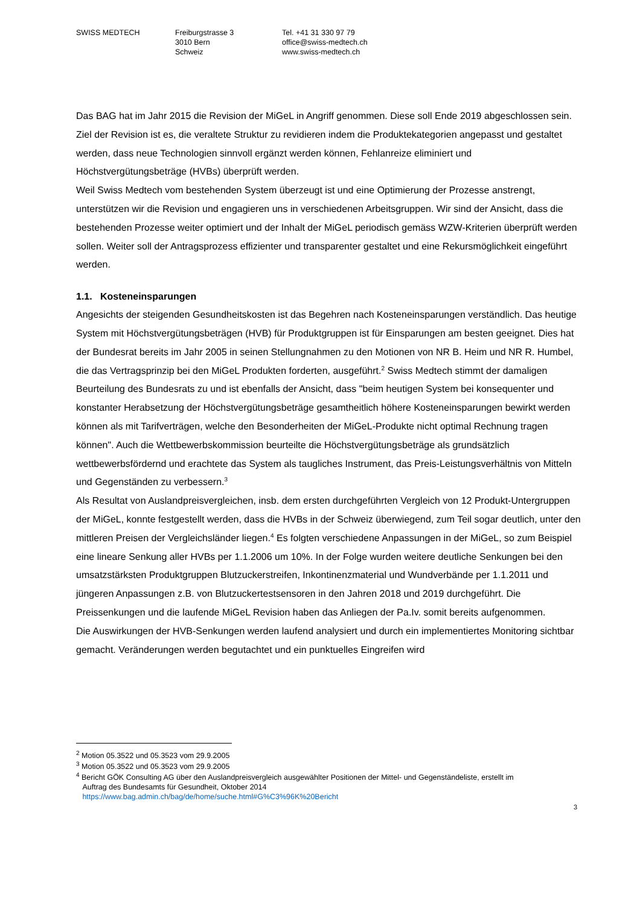SWISS MEDTECH Freiburgstrasse 3
3010 Bern
Schweiz
Tel. +41 31 330 97 79
office@swiss-medtech.ch
www.swiss-medtech.ch
Das BAG hat im Jahr 2015 die Revision der MiGeL in Angriff genommen. Diese soll Ende 2019 abgeschlossen sein. Ziel der Revision ist es, die veraltete Struktur zu revidieren indem die Produktekategorien angepasst und gestaltet werden, dass neue Technologien sinnvoll ergänzt werden können, Fehlanreize eliminiert und Höchstvergütungsbeträge (HVBs) überprüft werden.
Weil Swiss Medtech vom bestehenden System überzeugt ist und eine Optimierung der Prozesse anstrengt, unterstützen wir die Revision und engagieren uns in verschiedenen Arbeitsgruppen. Wir sind der Ansicht, dass die bestehenden Prozesse weiter optimiert und der Inhalt der MiGeL periodisch gemäss WZW-Kriterien überprüft werden sollen. Weiter soll der Antragsprozess effizienter und transparenter gestaltet und eine Rekursmöglichkeit eingeführt werden.
1.1. Kosteneinsparungen
Angesichts der steigenden Gesundheitskosten ist das Begehren nach Kosteneinsparungen verständlich. Das heutige System mit Höchstvergütungsbeträgen (HVB) für Produktgruppen ist für Einsparungen am besten geeignet. Dies hat der Bundesrat bereits im Jahr 2005 in seinen Stellungnahmen zu den Motionen von NR B. Heim und NR R. Humbel, die das Vertragsprinzip bei den MiGeL Produkten forderten, ausgeführt.<sup>2</sup> Swiss Medtech stimmt der damaligen Beurteilung des Bundesrats zu und ist ebenfalls der Ansicht, dass "beim heutigen System bei konsequenter und konstanter Herabsetzung der Höchstvergütungsbeträge gesamtheitlich höhere Kosteneinsparungen bewirkt werden können als mit Tarifverträgen, welche den Besonderheiten der MiGeL-Produkte nicht optimal Rechnung tragen können". Auch die Wettbewerbskommission beurteilte die Höchstvergütungsbeträge als grundsätzlich wettbewerbsfördernd und erachtete das System als taugliches Instrument, das Preis-Leistungsverhältnis von Mitteln und Gegenständen zu verbessern.<sup>3</sup>
Als Resultat von Auslandpreisvergleichen, insb. dem ersten durchgeführten Vergleich von 12 Produkt-Untergruppen der MiGeL, konnte festgestellt werden, dass die HVBs in der Schweiz überwiegend, zum Teil sogar deutlich, unter den mittleren Preisen der Vergleichsländer liegen.<sup>4</sup> Es folgten verschiedene Anpassungen in der MiGeL, so zum Beispiel eine lineare Senkung aller HVBs per 1.1.2006 um 10%. In der Folge wurden weitere deutliche Senkungen bei den umsatzstärksten Produktgruppen Blutzuckerstreifen, Inkontinenzmaterial und Wundverbände per 1.1.2011 und jüngeren Anpassungen z.B. von Blutzuckertestsensoren in den Jahren 2018 und 2019 durchgeführt. Die Preissenkungen und die laufende MiGeL Revision haben das Anliegen der Pa.Iv. somit bereits aufgenommen.
Die Auswirkungen der HVB-Senkungen werden laufend analysiert und durch ein implementiertes Monitoring sichtbar gemacht. Veränderungen werden begutachtet und ein punktuelles Eingreifen wird
<sup>2</sup> Motion 05.3522 und 05.3523 vom 29.9.2005
<sup>3</sup> Motion 05.3522 und 05.3523 vom 29.9.2005
<sup>4</sup> Bericht GÖK Consulting AG über den Auslandpreisvergleich ausgewählter Positionen der Mittel- und Gegenständeliste, erstellt im
Auftrag des Bundesamts für Gesundheit, Oktober 2014
https://www.bag.admin.ch/bag/de/home/suche.html#G%C3%96K%20Bericht
3